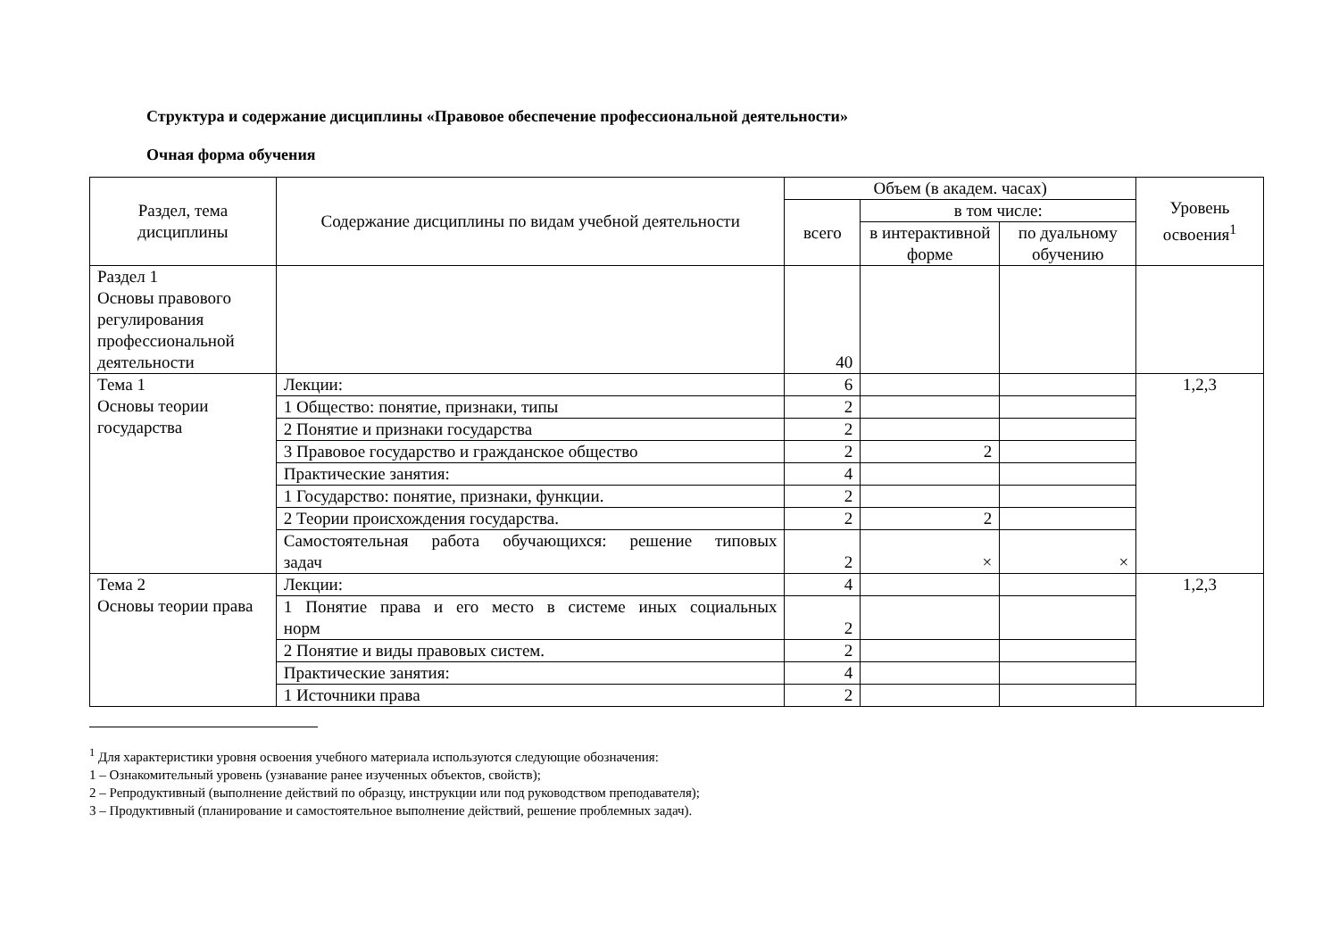Структура и содержание дисциплины «Правовое обеспечение профессиональной деятельности»
Очная форма обучения
| Раздел, тема дисциплины | Содержание дисциплины по видам учебной деятельности | Объем (в академ. часах) | | | Уровень освоения<sup>1</sup> |
| --- | --- | --- | --- | --- | --- |
| | | всего | в том числе: | | |
| | | | в интерактивной форме | по дуальному обучению | |
| Раздел 1 Основы правового регулирования профессиональной деятельности | | 40 | | | |
| Тема 1 Основы теории государства | Лекции: | 6 | | | 1,2,3 |
| | 1 Общество: понятие, признаки, типы | 2 | | | |
| | 2 Понятие и признаки государства | 2 | | | |
| | 3 Правовое государство и гражданское общество | 2 | 2 | | |
| | Практические занятия: | 4 | | | |
| | 1 Государство: понятие, признаки, функции. | 2 | | | |
| | 2 Теории происхождения государства. | 2 | 2 | | |
| | Самостоятельная работа обучающихся: решение типовых задач | 2 | × | × | |
| Тема 2 Основы теории права | Лекции: | 4 | | | 1,2,3 |
| | 1 Понятие права и его место в системе иных социальных норм | 2 | | | |
| | 2 Понятие и виды правовых систем. | 2 | | | |
| | Практические занятия: | 4 | | | |
| | 1 Источники права | 2 | | | |
<sup>1</sup> Для характеристики уровня освоения учебного материала используются следующие обозначения:
1 – Ознакомительный уровень (узнавание ранее изученных объектов, свойств);
2 – Репродуктивный (выполнение действий по образцу, инструкции или под руководством преподавателя);
3 – Продуктивный (планирование и самостоятельное выполнение действий, решение проблемных задач).